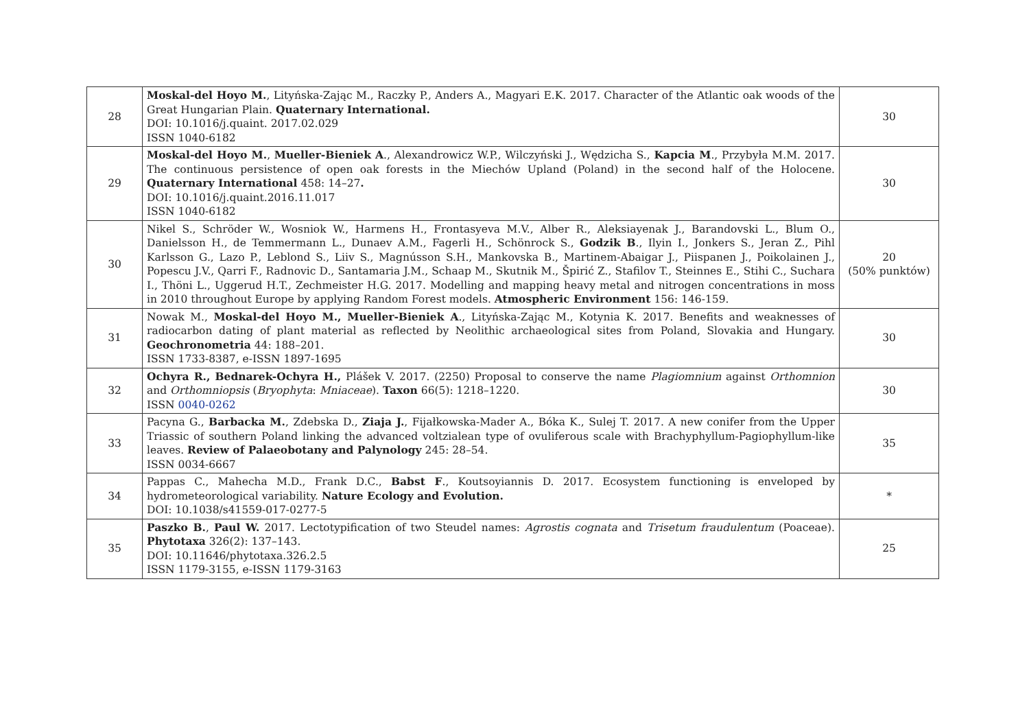| 28 | Moskal-del Hoyo M. , Lityńska-Zając M., Raczky P., Anders A., Magyari E.K. 2017. Character of the Atlantic oak woods of the Great Hungarian Plain. Quaternary International. DOI: 10.1016/j.quaint. 2017.02.029 ISSN 1040-6182 | 30 |
| 29 | Moskal-del Hoyo M. , Mueller-Bieniek A ., Alexandrowicz W.P., Wilczyński J., Wędzicha S., Kapcia M ., Przybyła M.M. 2017. The continuous persistence of open oak forests in the Miechów Upland (Poland) in the second half of the Holocene. Quaternary International 458: 14–27 . DOI: 10.1016/j.quaint.2016.11.017 ISSN 1040-6182 | 30 |
| 30 | Nikel S., Schröder W., Wosniok W., Harmens H., Frontasyeva M.V., Alber R., Aleksiayenak J., Barandovski L., Blum O., Danielsson H., de Temmermann L., Dunaev A.M., Fagerli H., Schönrock S., Godzik B ., Ilyin I., Jonkers S., Jeran Z., Pihl Karlsson G., Lazo P., Leblond S., Liiv S., Magnússon S.H., Mankovska B., Martinem-Abaigar J., Piispanen J., Poikolainen J., Popescu J.V., Qarri F., Radnovic D., Santamaria J.M., Schaap M., Skutnik M., Špirić Z., Stafilov T., Steinnes E., Stihi C., Suchara I., Thöni L., Uggerud H.T., Zechmeister H.G. 2017. Modelling and mapping heavy metal and nitrogen concentrations in moss in 2010 throughout Europe by applying Random Forest models. Atmospheric Environment 156: 146-159. | 20 (50% punktów) |
| 31 | Nowak M., Moskal-del Hoyo M., Mueller-Bieniek A ., Lityńska-Zając M., Kotynia K. 2017. Benefits and weaknesses of radiocarbon dating of plant material as reflected by Neolithic archaeological sites from Poland, Slovakia and Hungary. Geochronometria 44: 188–201. ISSN 1733-8387, e-ISSN 1897-1695 | 30 |
| 32 | Ochyra R., Bednarek-Ochyra H., Plášek V. 2017. (2250) Proposal to conserve the name Plagiomnium against Orthomnion and Orthomniopsis ( Bryophyta : Mniaceae ). Taxon 66(5): 1218–1220. ISSN 0040-0262 | 30 |
| 33 | Pacyna G., Barbacka M. , Zdebska D., Ziaja J. , Fijałkowska-Mader A., Bóka K., Sulej T. 2017. A new conifer from the Upper Triassic of southern Poland linking the advanced voltzialean type of ovuliferous scale with Brachyphyllum-Pagiophyllum-like leaves. Review of Palaeobotany and Palynology 245: 28–54. ISSN 0034-6667 | 35 |
| 34 | Pappas C., Mahecha M.D., Frank D.C., Babst F ., Koutsoyiannis D. 2017. Ecosystem functioning is enveloped by hydrometeorological variability. Nature Ecology and Evolution. DOI: 10.1038/s41559-017-0277-5 | * |
| 35 | Paszko B. , Paul W. 2017. Lectotypification of two Steudel names: Agrostis cognata and Trisetum fraudulentum (Poaceae). Phytotaxa 326(2): 137–143. DOI: 10.11646/phytotaxa.326.2.5 ISSN 1179-3155, e-ISSN 1179-3163 | 25 |